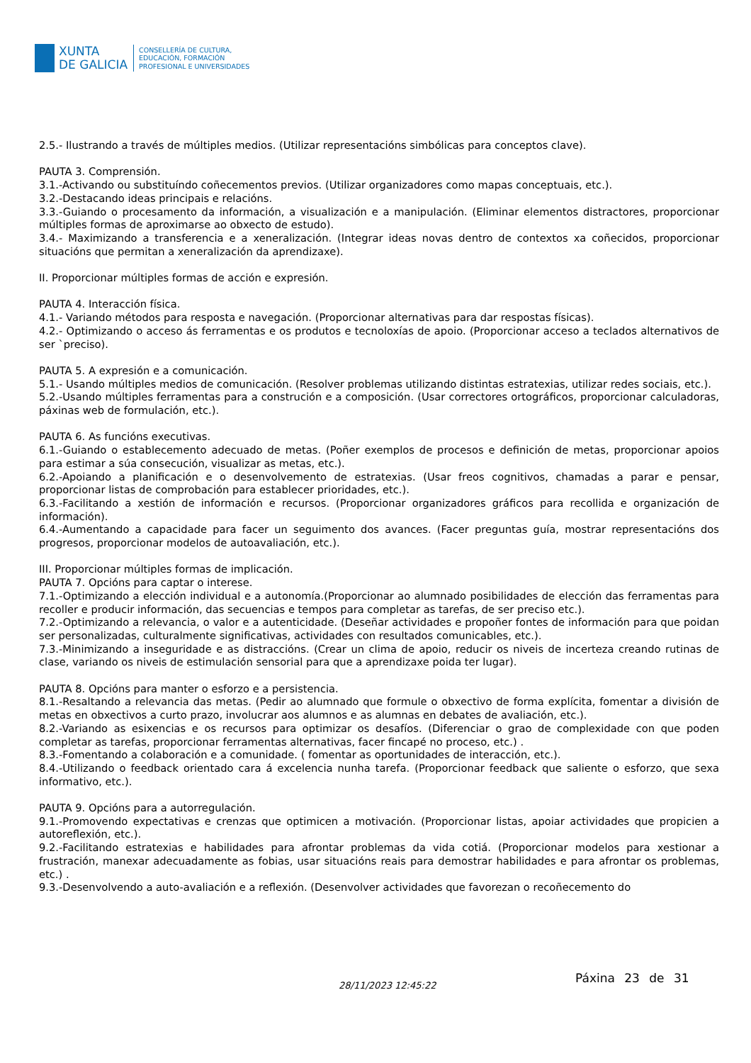XUNTA
DE GALICIA
CONSELLERÍA DE CULTURA,
EDUCACIÓN, FORMACIÓN
PROFESIONAL E UNIVERSIDADES
2.5.- Ilustrando a través de múltiples medios. (Utilizar representacións simbólicas para conceptos clave).
PAUTA 3. Comprensión.
3.1.-Activando ou substituíndo coñecementos previos. (Utilizar organizadores como mapas conceptuais, etc.).
3.2.-Destacando ideas principais e relacións.
3.3.-Guiando o procesamento da información, a visualización e a manipulación. (Eliminar elementos distractores, proporcionar múltiples formas de aproximarse ao obxecto de estudo).
3.4.- Maximizando a transferencia e a xeneralización. (Integrar ideas novas dentro de contextos xa coñecidos, proporcionar situacións que permitan a xeneralización da aprendizaxe).
II. Proporcionar múltiples formas de acción e expresión.
PAUTA 4. Interacción física.
4.1.- Variando métodos para resposta e navegación. (Proporcionar alternativas para dar respostas físicas).
4.2.- Optimizando o acceso ás ferramentas e os produtos e tecnoloxías de apoio. (Proporcionar acceso a teclados alternativos de ser `preciso).
PAUTA 5. A expresión e a comunicación.
5.1.- Usando múltiples medios de comunicación. (Resolver problemas utilizando distintas estratexias, utilizar redes sociais, etc.).
5.2.-Usando múltiples ferramentas para a construción e a composición. (Usar correctores ortográficos, proporcionar calculadoras, páxinas web de formulación, etc.).
PAUTA 6. As funcións executivas.
6.1.-Guiando o establecemento adecuado de metas. (Poñer exemplos de procesos e definición de metas, proporcionar apoios para estimar a súa consecución, visualizar as metas, etc.).
6.2.-Apoiando a planificación e o desenvolvemento de estratexias. (Usar freos cognitivos, chamadas a parar e pensar, proporcionar listas de comprobación para establecer prioridades, etc.).
6.3.-Facilitando a xestión de información e recursos. (Proporcionar organizadores gráficos para recollida e organización de información).
6.4.-Aumentando a capacidade para facer un seguimento dos avances. (Facer preguntas guía, mostrar representacións dos progresos, proporcionar modelos de autoavaliación, etc.).
III. Proporcionar múltiples formas de implicación.
PAUTA 7. Opcións para captar o interese.
7.1.-Optimizando a elección individual e a autonomía.(Proporcionar ao alumnado posibilidades de elección das ferramentas para recoller e producir información, das secuencias e tempos para completar as tarefas, de ser preciso etc.).
7.2.-Optimizando a relevancia, o valor e a autenticidade. (Deseñar actividades e propoñer fontes de información para que poidan ser personalizadas, culturalmente significativas, actividades con resultados comunicables, etc.).
7.3.-Minimizando a inseguridade e as distraccións. (Crear un clima de apoio, reducir os niveis de incerteza creando rutinas de clase, variando os niveis de estimulación sensorial para que a aprendizaxe poida ter lugar).
PAUTA 8. Opcións para manter o esforzo e a persistencia.
8.1.-Resaltando a relevancia das metas. (Pedir ao alumnado que formule o obxectivo de forma explícita, fomentar a división de metas en obxectivos a curto prazo, involucrar aos alumnos e as alumnas en debates de avaliación, etc.).
8.2.-Variando as esixencias e os recursos para optimizar os desafíos. (Diferenciar o grao de complexidade con que poden completar as tarefas, proporcionar ferramentas alternativas, facer fincapé no proceso, etc.) .
8.3.-Fomentando a colaboración e a comunidade. ( fomentar as oportunidades de interacción, etc.).
8.4.-Utilizando o feedback orientado cara á excelencia nunha tarefa. (Proporcionar feedback que saliente o esforzo, que sexa informativo, etc.).
PAUTA 9. Opcións para a autorregulación.
9.1.-Promovendo expectativas e crenzas que optimicen a motivación. (Proporcionar listas, apoiar actividades que propicien a autoreflexión, etc.).
9.2.-Facilitando estratexias e habilidades para afrontar problemas da vida cotiá. (Proporcionar modelos para xestionar a frustración, manexar adecuadamente as fobias, usar situacións reais para demostrar habilidades e para afrontar os problemas, etc.) .
9.3.-Desenvolvendo a auto-avaliación e a reflexión. (Desenvolver actividades que favorezan o recoñecemento do
28/11/2023 12:45:22
Páxina 23 de 31